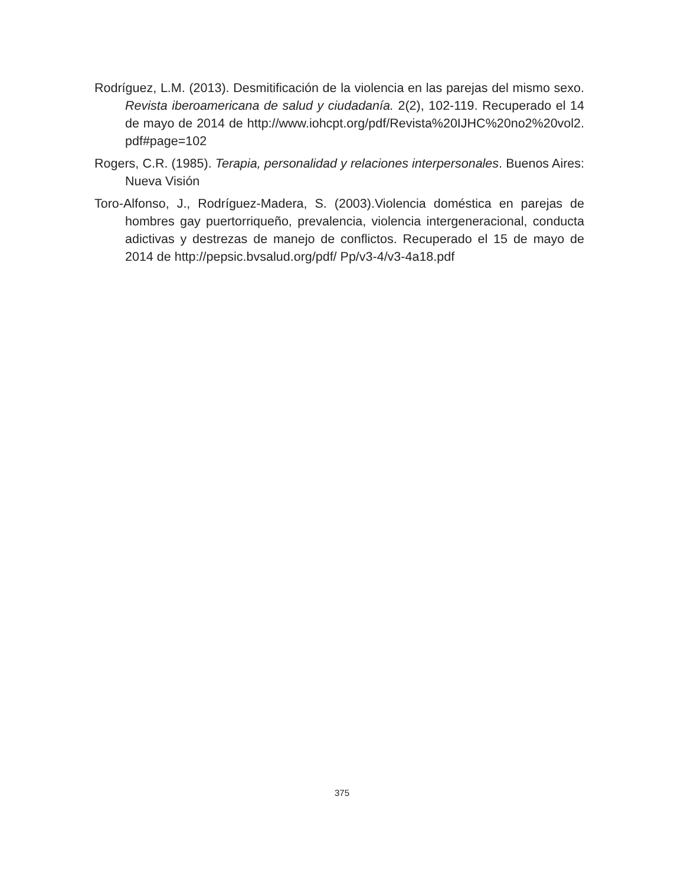Rodríguez, L.M. (2013). Desmitificación de la violencia en las parejas del mismo sexo. Revista iberoamericana de salud y ciudadanía. 2(2), 102-119. Recuperado el 14 de mayo de 2014 de http://www.iohcpt.org/pdf/Revista%20IJHC%20no2%20vol2. pdf#page=102
Rogers, C.R. (1985). Terapia, personalidad y relaciones interpersonales. Buenos Aires: Nueva Visión
Toro-Alfonso, J., Rodríguez-Madera, S. (2003).Violencia doméstica en parejas de hombres gay puertorriqueño, prevalencia, violencia intergeneracional, conducta adictivas y destrezas de manejo de conflictos. Recuperado el 15 de mayo de 2014 de http://pepsic.bvsalud.org/pdf/ Pp/v3-4/v3-4a18.pdf
375